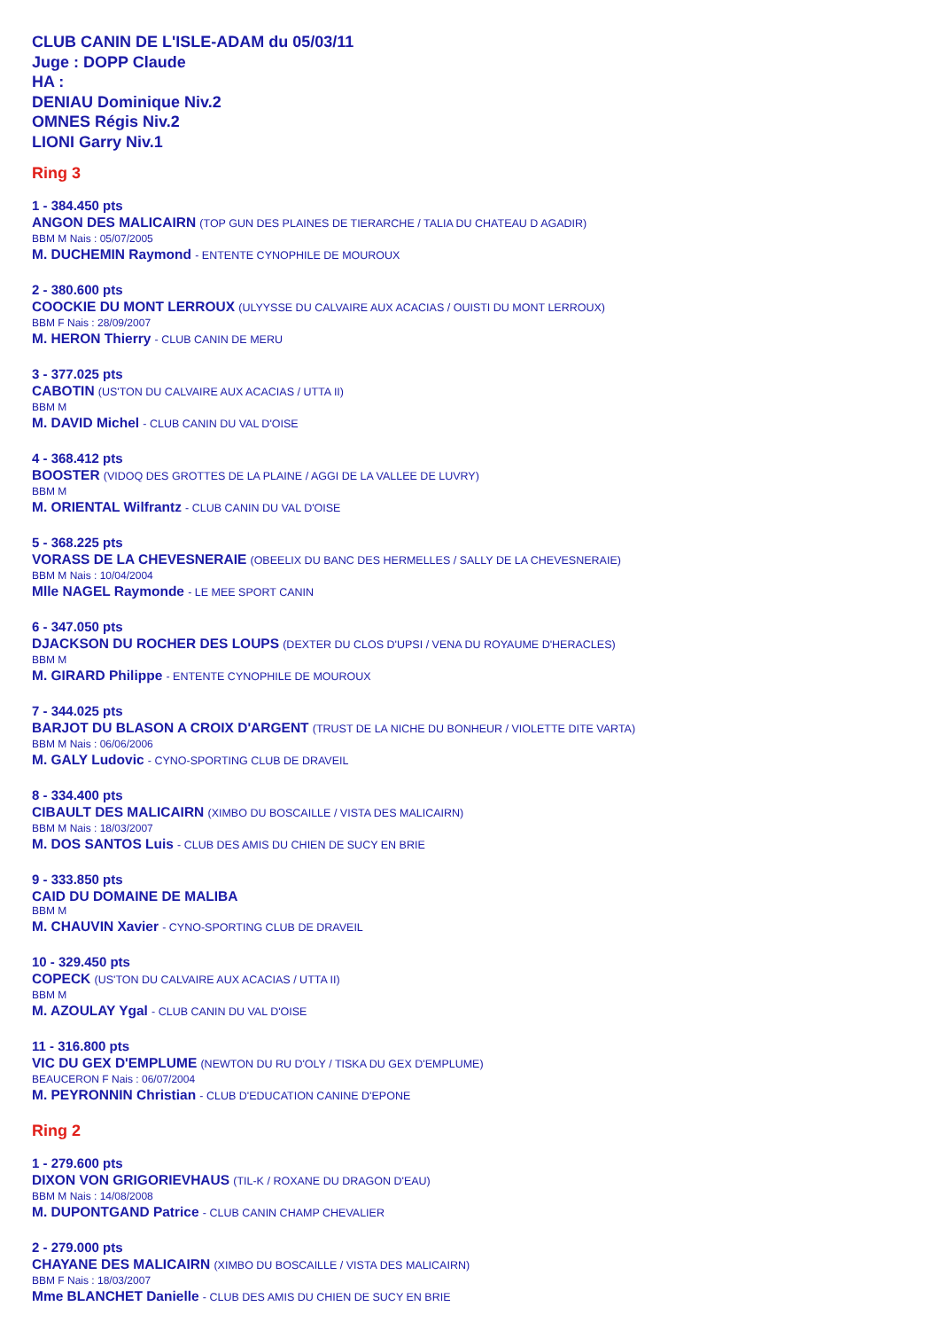CLUB CANIN DE L'ISLE-ADAM du 05/03/11
Juge : DOPP Claude
HA :
DENIAU Dominique Niv.2
OMNES Régis Niv.2
LIONI Garry Niv.1
Ring 3
1 - 384.450 pts
ANGON DES MALICAIRN (TOP GUN DES PLAINES DE TIERARCHE / TALIA DU CHATEAU D AGADIR)
BBM M Nais : 05/07/2005
M. DUCHEMIN Raymond - ENTENTE CYNOPHILE DE MOUROUX
2 - 380.600 pts
COOCKIE DU MONT LERROUX (ULYYSSE DU CALVAIRE AUX ACACIAS / OUISTI DU MONT LERROUX)
BBM F Nais : 28/09/2007
M. HERON Thierry - CLUB CANIN DE MERU
3 - 377.025 pts
CABOTIN (US'TON DU CALVAIRE AUX ACACIAS / UTTA II)
BBM M
M. DAVID Michel - CLUB CANIN DU VAL D'OISE
4 - 368.412 pts
BOOSTER (VIDOQ DES GROTTES DE LA PLAINE / AGGI DE LA VALLEE DE LUVRY)
BBM M
M. ORIENTAL Wilfrantz - CLUB CANIN DU VAL D'OISE
5 - 368.225 pts
VORASS DE LA CHEVESNERAIE (OBEELIX DU BANC DES HERMELLES / SALLY DE LA CHEVESNERAIE)
BBM M Nais : 10/04/2004
Mlle NAGEL Raymonde - LE MEE SPORT CANIN
6 - 347.050 pts
DJACKSON DU ROCHER DES LOUPS (DEXTER DU CLOS D'UPSI / VENA DU ROYAUME D'HERACLES)
BBM M
M. GIRARD Philippe - ENTENTE CYNOPHILE DE MOUROUX
7 - 344.025 pts
BARJOT DU BLASON A CROIX D'ARGENT (TRUST DE LA NICHE DU BONHEUR / VIOLETTE DITE VARTA)
BBM M Nais : 06/06/2006
M. GALY Ludovic - CYNO-SPORTING CLUB DE DRAVEIL
8 - 334.400 pts
CIBAULT DES MALICAIRN (XIMBO DU BOSCAILLE / VISTA DES MALICAIRN)
BBM M Nais : 18/03/2007
M. DOS SANTOS Luis - CLUB DES AMIS DU CHIEN DE SUCY EN BRIE
9 - 333.850 pts
CAID DU DOMAINE DE MALIBA
BBM M
M. CHAUVIN Xavier - CYNO-SPORTING CLUB DE DRAVEIL
10 - 329.450 pts
COPECK (US'TON DU CALVAIRE AUX ACACIAS / UTTA II)
BBM M
M. AZOULAY Ygal - CLUB CANIN DU VAL D'OISE
11 - 316.800 pts
VIC DU GEX D'EMPLUME (NEWTON DU RU D'OLY / TISKA DU GEX D'EMPLUME)
BEAUCERON F Nais : 06/07/2004
M. PEYRONNIN Christian - CLUB D'EDUCATION CANINE D'EPONE
Ring 2
1 - 279.600 pts
DIXON VON GRIGORIEVHAUS (TIL-K / ROXANE DU DRAGON D'EAU)
BBM M Nais : 14/08/2008
M. DUPONTGAND Patrice - CLUB CANIN CHAMP CHEVALIER
2 - 279.000 pts
CHAYANE DES MALICAIRN (XIMBO DU BOSCAILLE / VISTA DES MALICAIRN)
BBM F Nais : 18/03/2007
Mme BLANCHET Danielle - CLUB DES AMIS DU CHIEN DE SUCY EN BRIE